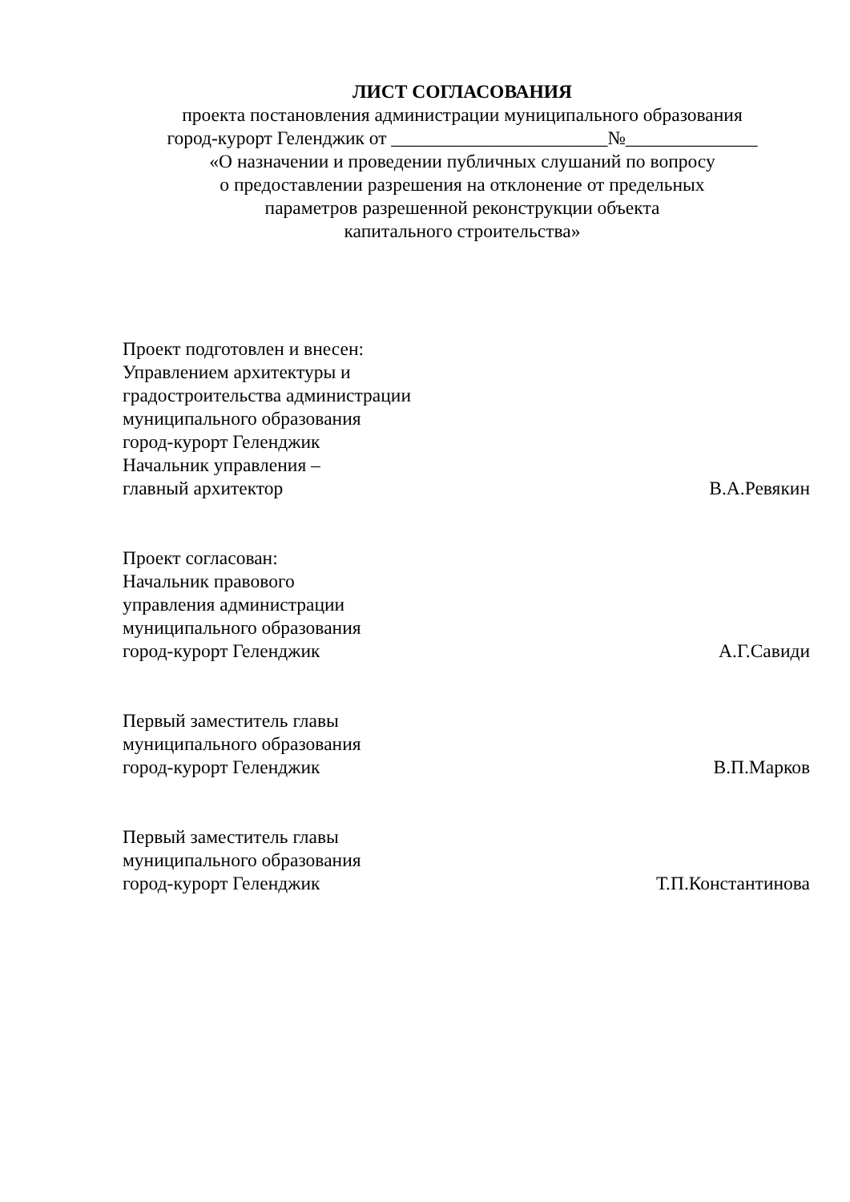ЛИСТ СОГЛАСОВАНИЯ
проекта постановления администрации муниципального образования
город-курорт Геленджик от _______________________№______________
«О назначении и проведении публичных слушаний по вопросу
о предоставлении разрешения на отклонение от предельных
параметров разрешенной реконструкции объекта
капитального строительства»
Проект подготовлен и внесен:
Управлением архитектуры и
градостроительства администрации
муниципального образования
город-курорт Геленджик
Начальник управления –
главный архитектор В.А.Ревякин
Проект согласован:
Начальник правового
управления администрации
муниципального образования
город-курорт Геленджик А.Г.Савиди
Первый заместитель главы
муниципального образования
город-курорт Геленджик В.П.Марков
Первый заместитель главы
муниципального образования
город-курорт Геленджик Т.П.Константинова